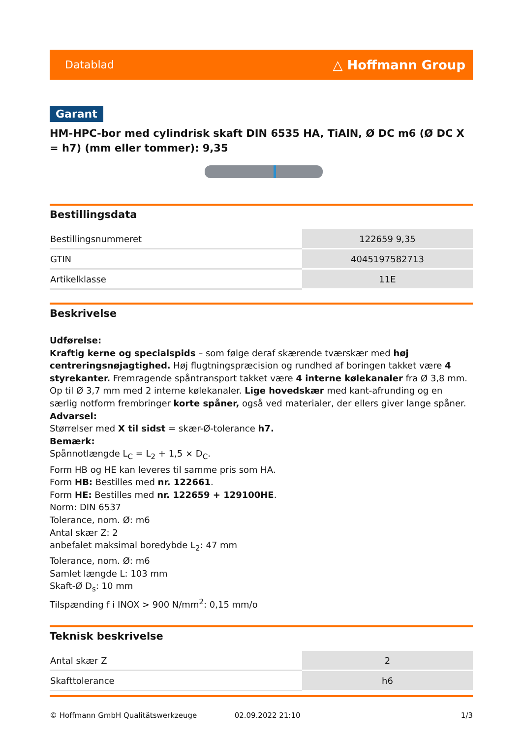Datablad △ Hoffmann Group
Garant
HM-HPC-bor med cylindrisk skaft DIN 6535 HA, TiAlN, Ø DC m6 (Ø DC X = h7) (mm eller tommer): 9,35
Bestillingsdata
| Bestillingsnummeret | 122659 9,35 |
| GTIN | 4045197582713 |
| Artikelklasse | 11E |
Beskrivelse
Udførelse:
Kraftig kerne og specialspids – som følge deraf skærende tværskær med høj centreringsnøjagtighed. Høj flugtningspræcision og rundhed af boringen takket være 4 styrekanter. Fremragende spåntransport takket være 4 interne kølekanaler fra Ø 3,8 mm. Op til Ø 3,7 mm med 2 interne kølekanaler. Lige hovedskær med kant-afrunding og en særlig notform frembringer korte spåner, også ved materialer, der ellers giver lange spåner.
Advarsel:
Størrelser med X til sidst = skær-Ø-tolerance h7.
Bemærk:
Spånnotlængde L<sub>C</sub> = L<sub>2</sub> + 1,5 × D<sub>C</sub>.
Form HB og HE kan leveres til samme pris som HA.
Form HB: Bestilles med nr. 122661.
Form HE: Bestilles med nr. 122659 + 129100HE.
Norm: DIN 6537
Tolerance, nom. Ø: m6
Antal skær Z: 2
anbefalet maksimal boredybde L<sub>2</sub>: 47 mm
Tolerance, nom. Ø: m6
Samlet længde L: 103 mm
Skaft-Ø D<sub>s</sub>: 10 mm
Tilspænding f i INOX > 900 N/mm<sup>2</sup>: 0,15 mm/o
Teknisk beskrivelse
| Antal skær Z | 2 |
| Skafttolerance | h6 |
© Hoffmann GmbH Qualitätswerkzeuge 02.09.2022 21:10 1/3